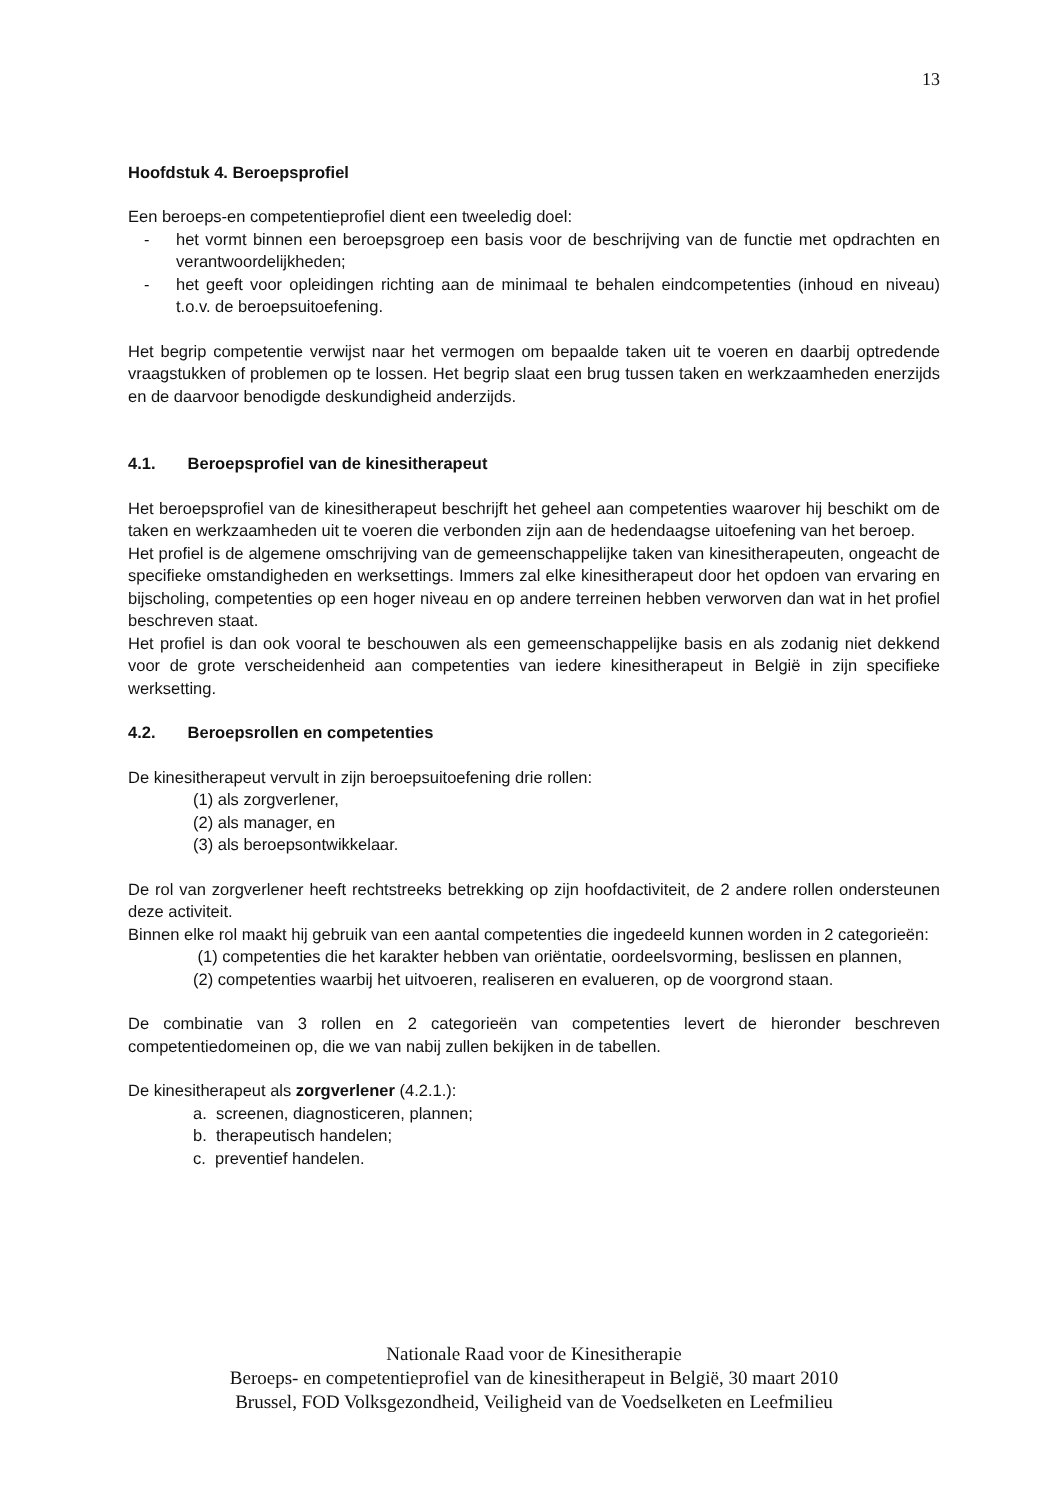13
Hoofdstuk 4. Beroepsprofiel
Een beroeps-en competentieprofiel dient een tweeledig doel:
- het vormt binnen een beroepsgroep een basis voor de beschrijving van de functie met opdrachten en verantwoordelijkheden;
- het geeft voor opleidingen richting aan de minimaal te behalen eindcompetenties (inhoud en niveau) t.o.v. de beroepsuitoefening.
Het begrip competentie verwijst naar het vermogen om bepaalde taken uit te voeren en daarbij optredende vraagstukken of problemen op te lossen. Het begrip slaat een brug tussen taken en werkzaamheden enerzijds en de daarvoor benodigde deskundigheid anderzijds.
4.1. Beroepsprofiel van de kinesitherapeut
Het beroepsprofiel van de kinesitherapeut beschrijft het geheel aan competenties waarover hij beschikt om de taken en werkzaamheden uit te voeren die verbonden zijn aan de hedendaagse uitoefening van het beroep.
Het profiel is de algemene omschrijving van de gemeenschappelijke taken van kinesitherapeuten, ongeacht de specifieke omstandigheden en werksettings. Immers zal elke kinesitherapeut door het opdoen van ervaring en bijscholing, competenties op een hoger niveau en op andere terreinen hebben verworven dan wat in het profiel beschreven staat.
Het profiel is dan ook vooral te beschouwen als een gemeenschappelijke basis en als zodanig niet dekkend voor de grote verscheidenheid aan competenties van iedere kinesitherapeut in België in zijn specifieke werksetting.
4.2. Beroepsrollen en competenties
De kinesitherapeut vervult in zijn beroepsuitoefening drie rollen:
(1) als zorgverlener,
(2) als manager, en
(3) als beroepsontwikkelaar.
De rol van zorgverlener heeft rechtstreeks betrekking op zijn hoofdactiviteit, de 2 andere rollen ondersteunen deze activiteit.
Binnen elke rol maakt hij gebruik van een aantal competenties die ingedeeld kunnen worden in 2 categorieën:
(1) competenties die het karakter hebben van oriëntatie, oordeelsvorming, beslissen en plannen,
(2) competenties waarbij het uitvoeren, realiseren en evalueren, op de voorgrond staan.
De combinatie van 3 rollen en 2 categorieën van competenties levert de hieronder beschreven competentiedomeinen op, die we van nabij zullen bekijken in de tabellen.
De kinesitherapeut als zorgverlener (4.2.1.):
a. screenen, diagnosticeren, plannen;
b. therapeutisch handelen;
c. preventief handelen.
Nationale Raad voor de Kinesitherapie
Beroeps- en competentieprofiel van de kinesitherapeut in België, 30 maart 2010
Brussel, FOD Volksgezondheid, Veiligheid van de Voedselketen en Leefmilieu